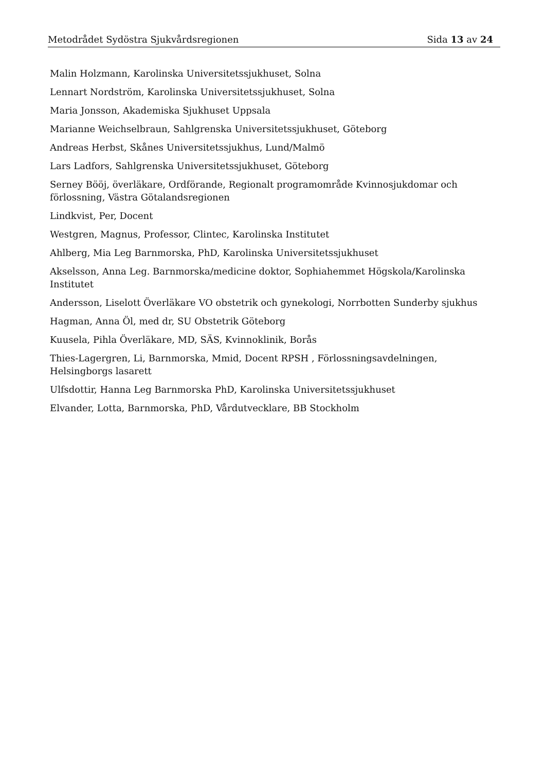Metodrådet Sydöstra Sjukvårdsregionen Sida 13 av 24
Malin Holzmann, Karolinska Universitetssjukhuset, Solna
Lennart Nordström, Karolinska Universitetssjukhuset, Solna
Maria Jonsson, Akademiska Sjukhuset Uppsala
Marianne Weichselbraun, Sahlgrenska Universitetssjukhuset, Göteborg
Andreas Herbst, Skånes Universitetssjukhus, Lund/Malmö
Lars Ladfors, Sahlgrenska Universitetssjukhuset, Göteborg
Serney Bööj, överläkare, Ordförande, Regionalt programområde Kvinnosjukdomar och förlossning, Västra Götalandsregionen
Lindkvist, Per, Docent
Westgren, Magnus, Professor, Clintec, Karolinska Institutet
Ahlberg, Mia Leg Barnmorska, PhD, Karolinska Universitetssjukhuset
Akselsson, Anna Leg. Barnmorska/medicine doktor, Sophiahemmet Högskola/Karolinska Institutet
Andersson, Liselott Överläkare VO obstetrik och gynekologi, Norrbotten Sunderby sjukhus
Hagman, Anna Öl, med dr, SU Obstetrik Göteborg
Kuusela, Pihla Överläkare, MD, SÄS, Kvinnoklinik, Borås
Thies-Lagergren, Li, Barnmorska, Mmid, Docent RPSH , Förlossningsavdelningen, Helsingborgs lasarett
Ulfsdottir, Hanna Leg Barnmorska PhD, Karolinska Universitetssjukhuset
Elvander, Lotta, Barnmorska, PhD, Vårdutvecklare, BB Stockholm